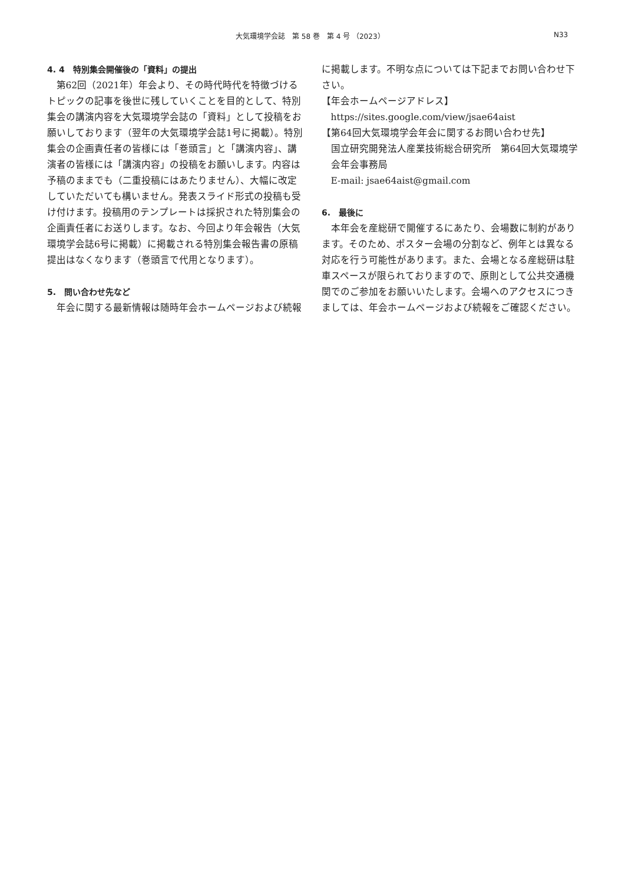大気環境学会誌　第 58 巻　第 4 号 （2023） N33
4. 4　特別集会開催後の「資料」の提出
第62回（2021年）年会より、その時代時代を特徴づけるトピックの記事を後世に残していくことを目的として、特別集会の講演内容を大気環境学会誌の「資料」として投稿をお願いしております（翌年の大気環境学会誌1号に掲載）。特別集会の企画責任者の皆様には「巻頭言」と「講演内容」、講演者の皆様には「講演内容」の投稿をお願いします。内容は予稿のままでも（二重投稿にはあたりません）、大幅に改定していただいても構いません。発表スライド形式の投稿も受け付けます。投稿用のテンプレートは採択された特別集会の企画責任者にお送りします。なお、今回より年会報告（大気環境学会誌6号に掲載）に掲載される特別集会報告書の原稿提出はなくなります（巻頭言で代用となります）。
5.　問い合わせ先など
年会に関する最新情報は随時年会ホームページおよび続報
に掲載します。不明な点については下記までお問い合わせ下さい。
【年会ホームページアドレス】
https://sites.google.com/view/jsae64aist
【第64回大気環境学会年会に関するお問い合わせ先】
国立研究開発法人産業技術総合研究所　第64回大気環境学会年会事務局
E-mail: jsae64aist@gmail.com
6.　最後に
本年会を産総研で開催するにあたり、会場数に制約があります。そのため、ポスター会場の分割など、例年とは異なる対応を行う可能性があります。また、会場となる産総研は駐車スペースが限られておりますので、原則として公共交通機関でのご参加をお願いいたします。会場へのアクセスにつきましては、年会ホームページおよび続報をご確認ください。